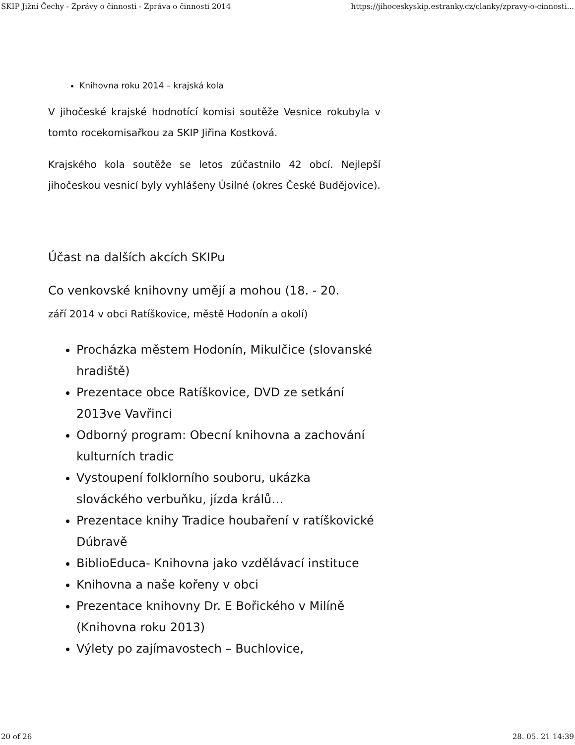SKIP Jižní Čechy - Zprávy o činnosti - Zpráva o činnosti 2014 https://jihoceskyskip.estranky.cz/clanky/zpravy-o-cinnosti...
Knihovna roku 2014 – krajská kola
V jihočeské krajské hodnotící komisi soutěže Vesnice rokubyla v tomto rocekomisařkou za SKIP Jiřina Kostková.
Krajského kola soutěže se letos zúčastnilo 42 obcí. Nejlepší jihočeskou vesnicí byly vyhlášeny Úsilné (okres České Budějovice).
Účast na dalších akcích SKIPu
Co venkovské knihovny umějí a mohou (18. - 20.
září 2014 v obci Ratíškovice, městě Hodonín a okolí)
Procházka městem Hodonín, Mikulčice (slovanské hradiště)
Prezentace obce Ratíškovice, DVD ze setkání 2013ve Vavřinci
Odborný program: Obecní knihovna a zachování kulturních tradic
Vystoupení folklorního souboru, ukázka slováckého verbuňku, jízda králů…
Prezentace knihy Tradice houbaření v ratíškovické Dúbravě
BiblioEduca- Knihovna jako vzdělávací instituce
Knihovna a naše kořeny v obci
Prezentace knihovny Dr. E Bořického v Milíně (Knihovna roku 2013)
Výlety po zajímavostech – Buchlovice,
20 of 26 28. 05. 21 14:39